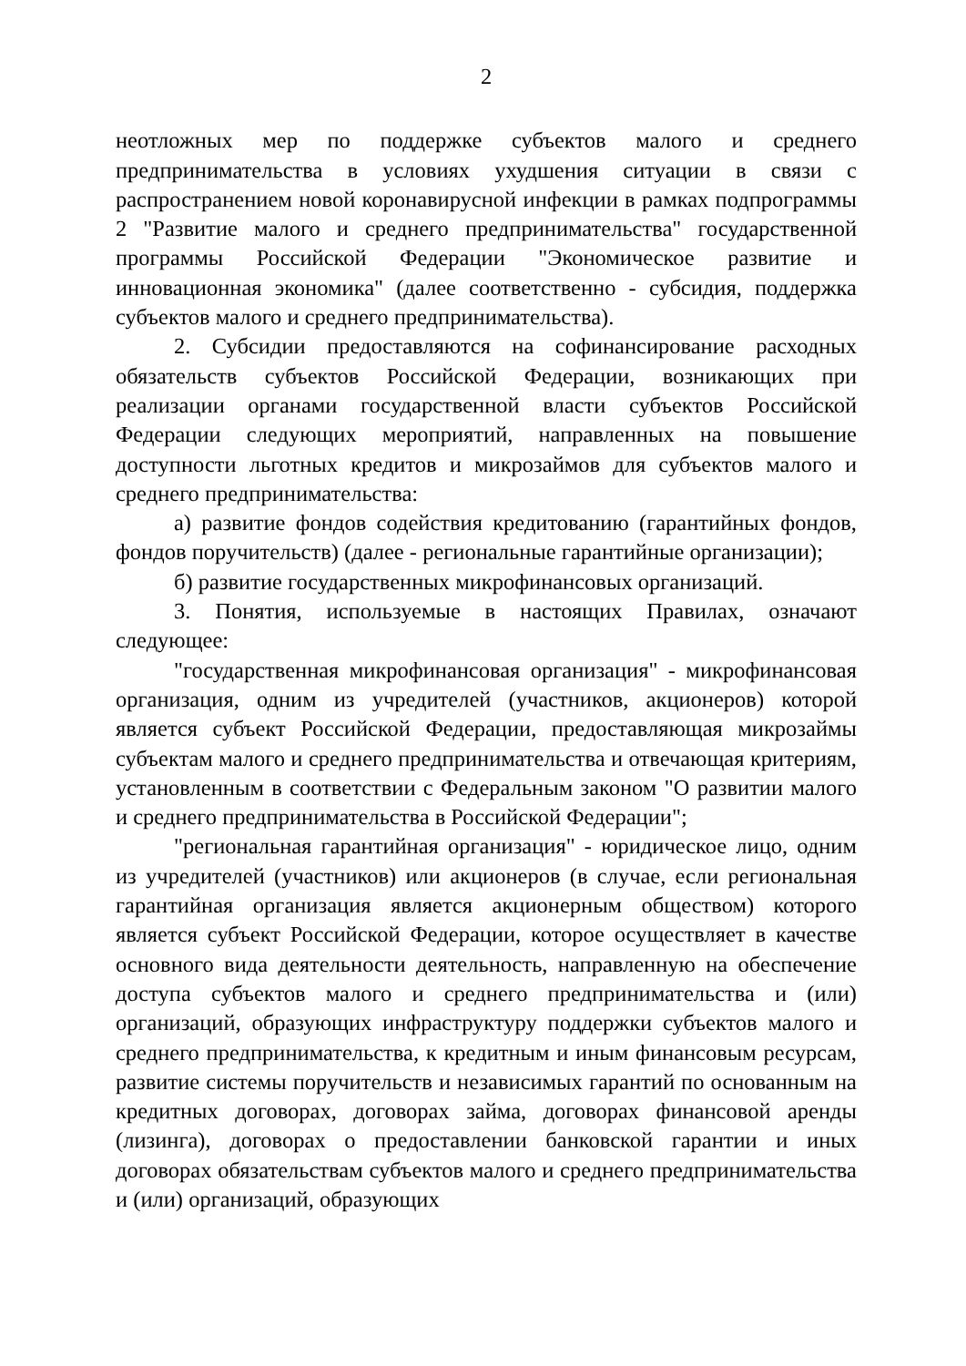2
неотложных мер по поддержке субъектов малого и среднего предпринимательства в условиях ухудшения ситуации в связи с распространением новой коронавирусной инфекции в рамках подпрограммы 2 "Развитие малого и среднего предпринимательства" государственной программы Российской Федерации "Экономическое развитие и инновационная экономика" (далее соответственно - субсидия, поддержка субъектов малого и среднего предпринимательства).
2. Субсидии предоставляются на софинансирование расходных обязательств субъектов Российской Федерации, возникающих при реализации органами государственной власти субъектов Российской Федерации следующих мероприятий, направленных на повышение доступности льготных кредитов и микрозаймов для субъектов малого и среднего предпринимательства:
а) развитие фондов содействия кредитованию (гарантийных фондов, фондов поручительств) (далее - региональные гарантийные организации);
б) развитие государственных микрофинансовых организаций.
3. Понятия, используемые в настоящих Правилах, означают следующее:
"государственная микрофинансовая организация" - микрофинансовая организация, одним из учредителей (участников, акционеров) которой является субъект Российской Федерации, предоставляющая микрозаймы субъектам малого и среднего предпринимательства и отвечающая критериям, установленным в соответствии с Федеральным законом "О развитии малого и среднего предпринимательства в Российской Федерации";
"региональная гарантийная организация" - юридическое лицо, одним из учредителей (участников) или акционеров (в случае, если региональная гарантийная организация является акционерным обществом) которого является субъект Российской Федерации, которое осуществляет в качестве основного вида деятельности деятельность, направленную на обеспечение доступа субъектов малого и среднего предпринимательства и (или) организаций, образующих инфраструктуру поддержки субъектов малого и среднего предпринимательства, к кредитным и иным финансовым ресурсам, развитие системы поручительств и независимых гарантий по основанным на кредитных договорах, договорах займа, договорах финансовой аренды (лизинга), договорах о предоставлении банковской гарантии и иных договорах обязательствам субъектов малого и среднего предпринимательства и (или) организаций, образующих